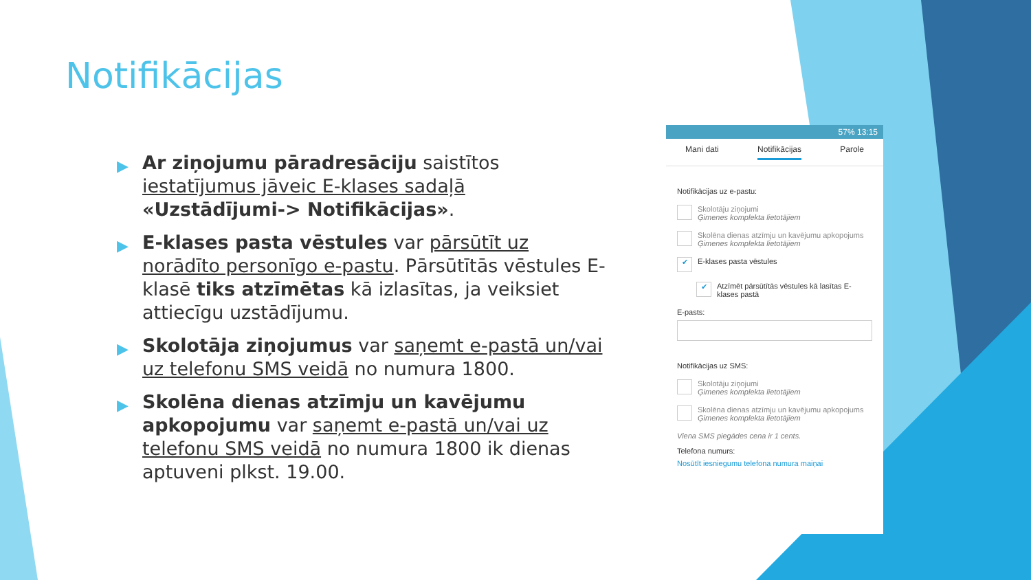Notifikācijas
▶ Ar ziņojumu pāradresāciju saistītos iestatījumus jāveic E-klases sadaļā «Uzstādījumi-> Notifikācijas».
▶ E-klases pasta vēstules var pārsūtīt uz norādīto personīgo e-pastu. Pārsūtītās vēstules E-klasē tiks atzīmētas kā izlasītas, ja veiksiet attiecīgu uzstādījumu.
▶ Skolotāja ziņojumus var saņemt e-pastā un/vai uz telefonu SMS veidā no numura 1800.
▶ Skolēna dienas atzīmju un kavējumu apkopojumu var saņemt e-pastā un/vai uz telefonu SMS veidā no numura 1800 ik dienas aptuveni plkst. 19.00.
57% 13:15
Mani dati Notifikācijas Parole
Notifikācijas uz e-pastu:
Skolotāju ziņojumi
Ģimenes komplekta lietotājiem
Skolēna dienas atzīmju un kavējumu apkopojums
Ģimenes komplekta lietotājiem
✔
E-klases pasta vēstules
✔
Atzīmēt pārsūtītās vēstules kā lasītas E-klases pastā
E-pasts:
Notifikācijas uz SMS:
Skolotāju ziņojumi
Ģimenes komplekta lietotājiem
Skolēna dienas atzīmju un kavējumu apkopojums
Ģimenes komplekta lietotājiem
Viena SMS piegādes cena ir 1 cents.
Telefona numurs:
Nosūtīt iesniegumu telefona numura maiņai